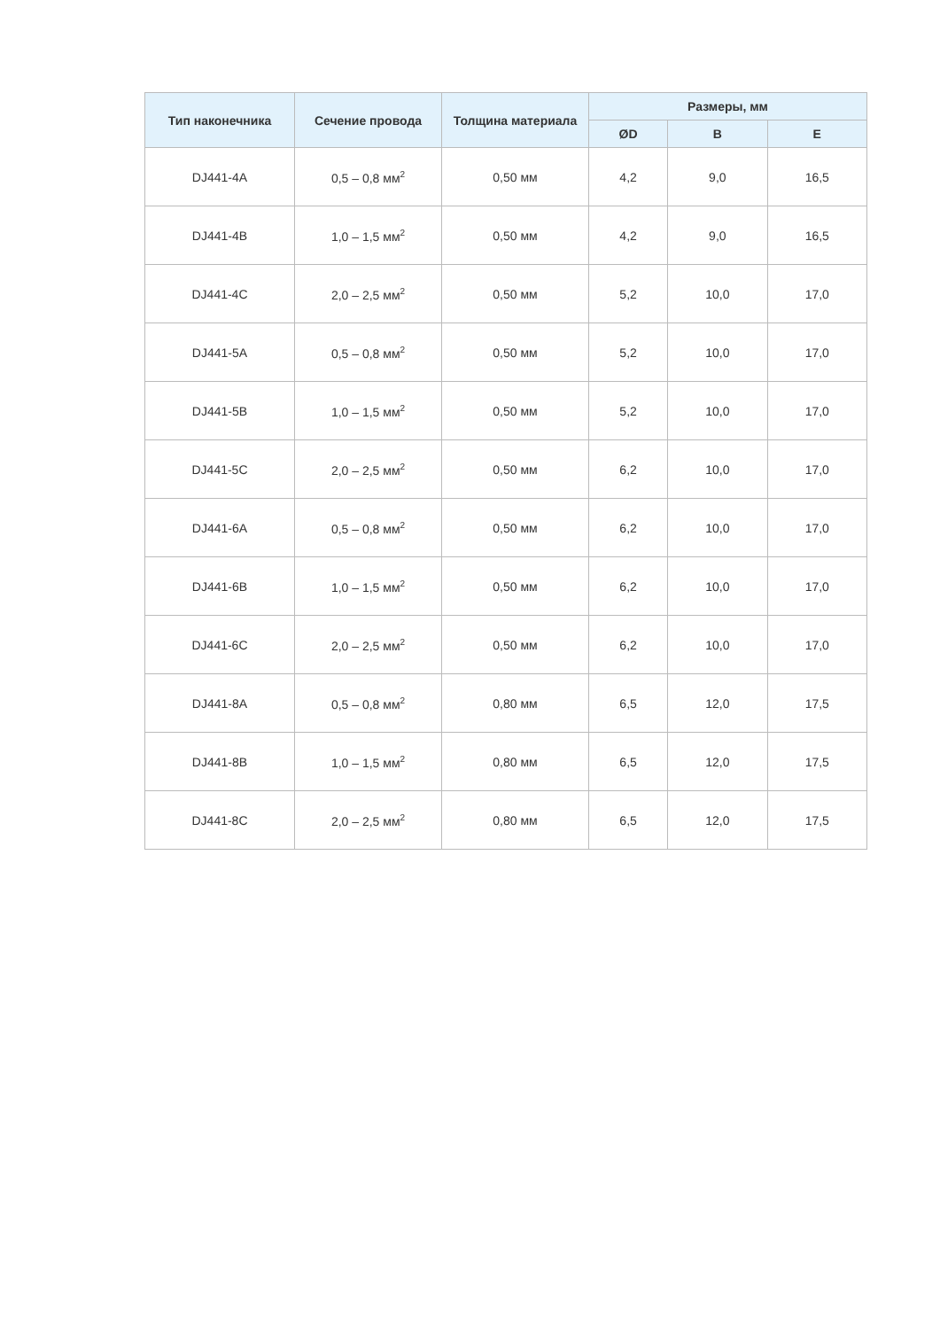| Тип наконечника | Сечение провода | Толщина материала | Размеры, мм | | |
| --- | --- | --- | --- | --- | --- |
| | | | ØD | B | E |
| DJ441-4A | 0,5 – 0,8 мм<sup>2</sup> | 0,50 мм | 4,2 | 9,0 | 16,5 |
| DJ441-4B | 1,0 – 1,5 мм<sup>2</sup> | 0,50 мм | 4,2 | 9,0 | 16,5 |
| DJ441-4C | 2,0 – 2,5 мм<sup>2</sup> | 0,50 мм | 5,2 | 10,0 | 17,0 |
| DJ441-5A | 0,5 – 0,8 мм<sup>2</sup> | 0,50 мм | 5,2 | 10,0 | 17,0 |
| DJ441-5B | 1,0 – 1,5 мм<sup>2</sup> | 0,50 мм | 5,2 | 10,0 | 17,0 |
| DJ441-5C | 2,0 – 2,5 мм<sup>2</sup> | 0,50 мм | 6,2 | 10,0 | 17,0 |
| DJ441-6A | 0,5 – 0,8 мм<sup>2</sup> | 0,50 мм | 6,2 | 10,0 | 17,0 |
| DJ441-6B | 1,0 – 1,5 мм<sup>2</sup> | 0,50 мм | 6,2 | 10,0 | 17,0 |
| DJ441-6C | 2,0 – 2,5 мм<sup>2</sup> | 0,50 мм | 6,2 | 10,0 | 17,0 |
| DJ441-8A | 0,5 – 0,8 мм<sup>2</sup> | 0,80 мм | 6,5 | 12,0 | 17,5 |
| DJ441-8B | 1,0 – 1,5 мм<sup>2</sup> | 0,80 мм | 6,5 | 12,0 | 17,5 |
| DJ441-8C | 2,0 – 2,5 мм<sup>2</sup> | 0,80 мм | 6,5 | 12,0 | 17,5 |